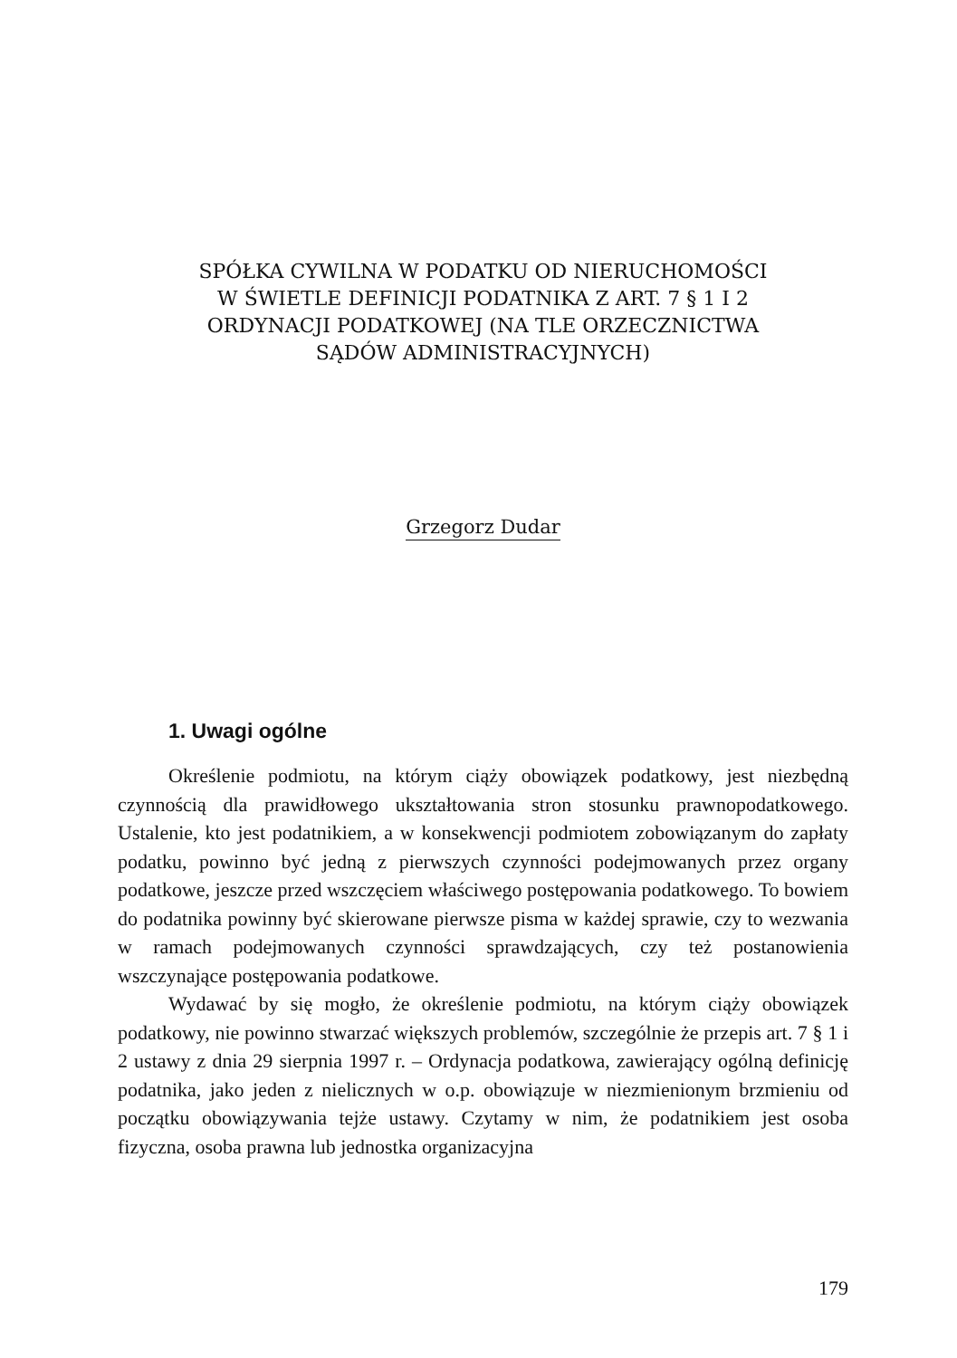SPÓŁKA CYWILNA W PODATKU OD NIERUCHOMOŚCI
W ŚWIETLE DEFINICJI PODATNIKA Z ART. 7 § 1 I 2
ORDYNACJI PODATKOWEJ (NA TLE ORZECZNICTWA
SĄDÓW ADMINISTRACYJNYCH)
Grzegorz Dudar
1. Uwagi ogólne
Określenie podmiotu, na którym ciąży obowiązek podatkowy, jest niezbędną czynnością dla prawidłowego ukształtowania stron stosunku prawnopodatkowego. Ustalenie, kto jest podatnikiem, a w konsekwencji podmiotem zobowiązanym do zapłaty podatku, powinno być jedną z pierwszych czynności podejmowanych przez organy podatkowe, jeszcze przed wszczęciem właściwego postępowania podatkowego. To bowiem do podatnika powinny być skierowane pierwsze pisma w każdej sprawie, czy to wezwania w ramach podejmowanych czynności sprawdzających, czy też postanowienia wszczynające postępowania podatkowe.
Wydawać by się mogło, że określenie podmiotu, na którym ciąży obowiązek podatkowy, nie powinno stwarzać większych problemów, szczególnie że przepis art. 7 § 1 i 2 ustawy z dnia 29 sierpnia 1997 r. – Ordynacja podatkowa, zawierający ogólną definicję podatnika, jako jeden z nielicznych w o.p. obowiązuje w niezmienionym brzmieniu od początku obowiązywania tejże ustawy. Czytamy w nim, że podatnikiem jest osoba fizyczna, osoba prawna lub jednostka organizacyjna
179